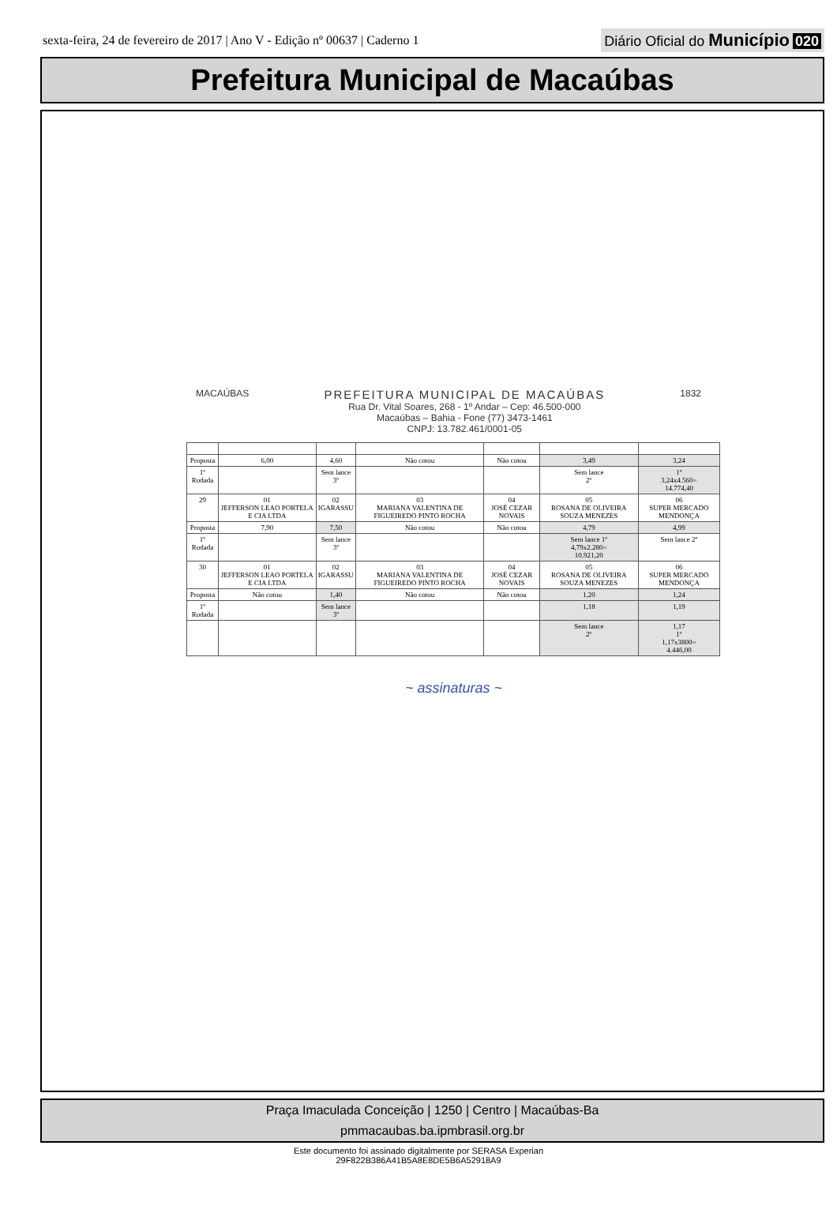sexta-feira, 24 de fevereiro de 2017 | Ano V - Edição nº 00637 | Caderno 1
Diário Oficial do Município 020
Prefeitura Municipal de Macaúbas
MACAÚBAS
PREFEITURA MUNICIPAL DE MACAÚBAS
Rua Dr. Vital Soares, 268 - 1º Andar – Cep: 46.500-000
Macaúbas – Bahia - Fone (77) 3473-1461
CNPJ: 13.782.461/0001-05
1832
| Proposta | 6,00 | 4,60 | Não cotou | Não cotou | 3,49 | 3,24 |
| 1º Rodada | | Sem lance 3º | | | Sem lance 2º | 1º 3,24x4.560= 14.774,40 |
| 29 | 01 JEFFERSON LEAO PORTELA E CIA LTDA | 02 IGARASSU | 03 MARIANA VALENTINA DE FIGUEIREDO PINTO ROCHA | 04 JOSÉ CEZAR NOVAIS | 05 ROSANA DE OLIVEIRA SOUZA MENEZES | 06 SUPER MERCADO MENDONÇA |
| Proposta | 7,90 | 7,50 | Não cotou | Não cotou | 4,79 | 4,99 |
| 1º Rodada | | Sem lance 3º | | | Sem lance 1º 4,79x2.280= 10.921,20 | Sem lance 2º |
| 30 | 01 JEFFERSON LEAO PORTELA E CIA LTDA | 02 IGARASSU | 03 MARIANA VALENTINA DE FIGUEIREDO PINTO ROCHA | 04 JOSÉ CEZAR NOVAIS | 05 ROSANA DE OLIVEIRA SOUZA MENEZES | 06 SUPER MERCADO MENDONÇA |
| Proposta | Não cotou | 1,40 | Não cotou | Não cotou | 1,20 | 1,24 |
| 1º Rodada | | Sem lance 3º | | | 1,18 | 1,19 |
| | | | | | Sem lance 2º | 1,17 1º 1,17x3800= 4.446,00 |
~ assinaturas ~
Praça Imaculada Conceição | 1250 | Centro | Macaúbas-Ba
pmmacaubas.ba.ipmbrasil.org.br
Este documento foi assinado digitalmente por SERASA Experian
29F822B386A41B5A8E8DE5B6A52918A9